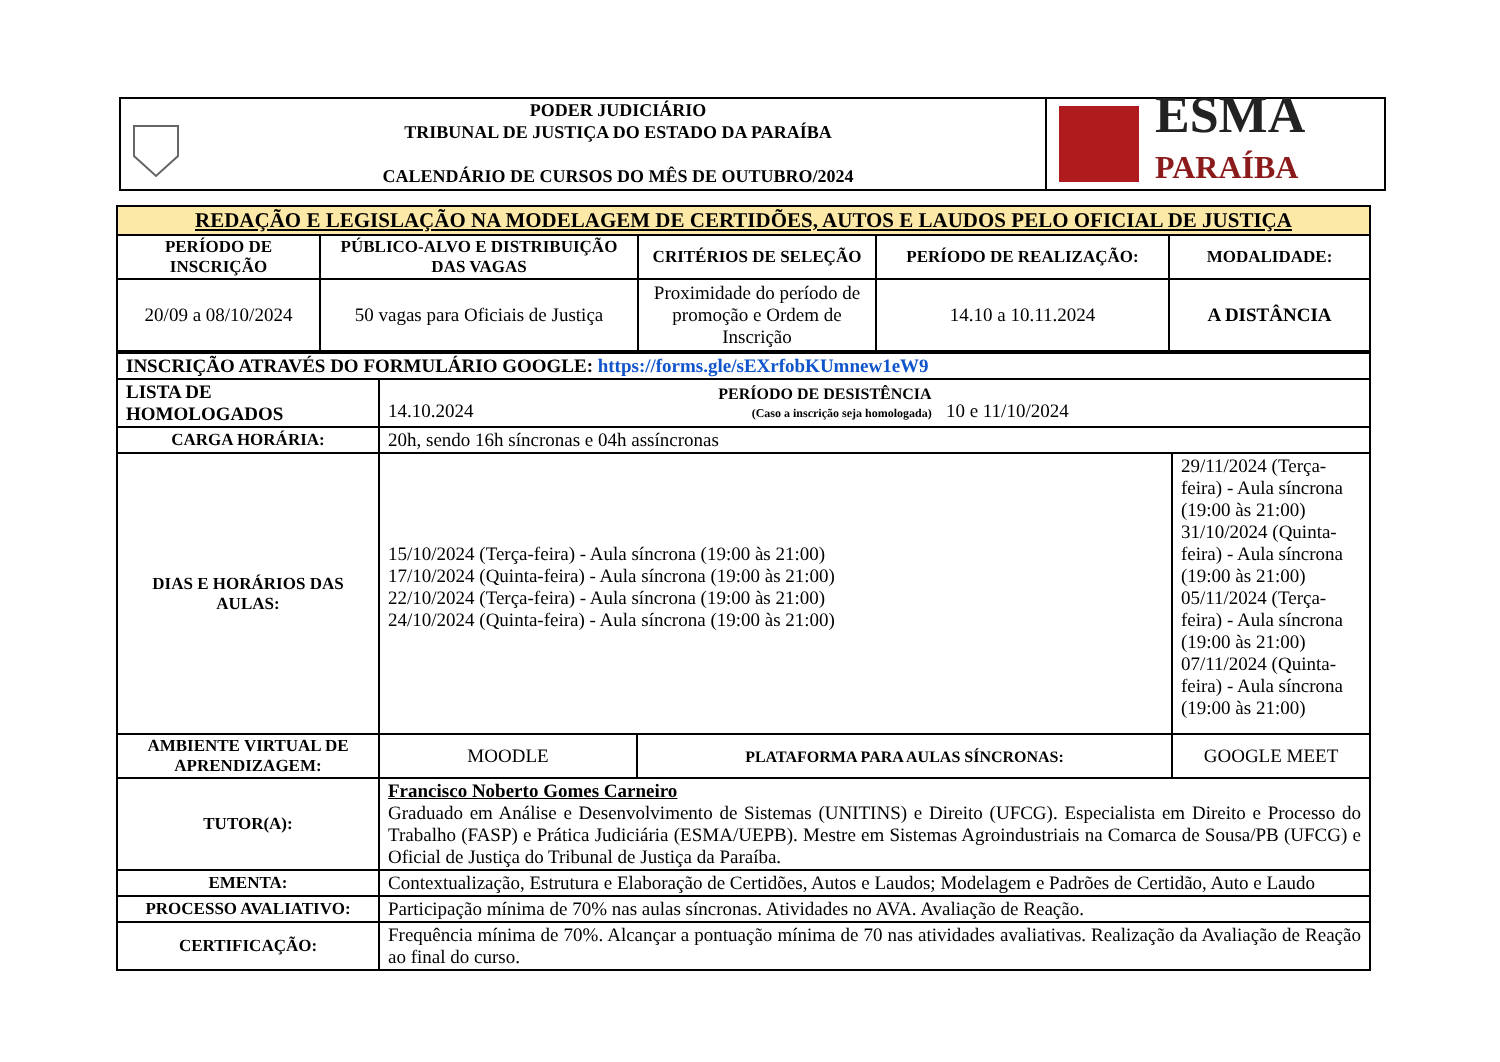PODER JUDICIÁRIO
TRIBUNAL DE JUSTIÇA DO ESTADO DA PARAÍBA
CALENDÁRIO DE CURSOS DO MÊS DE OUTUBRO/2024
ESMA
PARAÍBA
| REDAÇÃO E LEGISLAÇÃO NA MODELAGEM DE CERTIDÕES, AUTOS E LAUDOS PELO OFICIAL DE JUSTIÇA | | | | |
| --- | --- | --- | --- | --- |
| PERÍODO DE INSCRIÇÃO | PÚBLICO-ALVO E DISTRIBUIÇÃO DAS VAGAS | CRITÉRIOS DE SELEÇÃO | PERÍODO DE REALIZAÇÃO: | MODALIDADE: |
| 20/09 a 08/10/2024 | 50 vagas para Oficiais de Justiça | Proximidade do período de promoção e Ordem de Inscrição | 14.10 a 10.11.2024 | A DISTÂNCIA |
| INSCRIÇÃO ATRAVÉS DO FORMULÁRIO GOOGLE: https://forms.gle/sEXrfobKUmnew1eW9 | | | |
| LISTA DE HOMOLOGADOS | 14.10.2024 PERÍODO DE DESISTÊNCIA (Caso a inscrição seja homologada) 10 e 11/10/2024 | | |
| CARGA HORÁRIA: | 20h, sendo 16h síncronas e 04h assíncronas | | |
| DIAS E HORÁRIOS DAS AULAS: | 15/10/2024 (Terça-feira) - Aula síncrona (19:00 às 21:00) 17/10/2024 (Quinta-feira) - Aula síncrona (19:00 às 21:00) 22/10/2024 (Terça-feira) - Aula síncrona (19:00 às 21:00) 24/10/2024 (Quinta-feira) - Aula síncrona (19:00 às 21:00) | | 29/11/2024 (Terça-feira) - Aula síncrona (19:00 às 21:00) 31/10/2024 (Quinta-feira) - Aula síncrona (19:00 às 21:00) 05/11/2024 (Terça-feira) - Aula síncrona (19:00 às 21:00) 07/11/2024 (Quinta-feira) - Aula síncrona (19:00 às 21:00) |
| AMBIENTE VIRTUAL DE APRENDIZAGEM: | MOODLE | PLATAFORMA PARA AULAS SÍNCRONAS: | GOOGLE MEET |
| TUTOR(A): | Francisco Noberto Gomes Carneiro Graduado em Análise e Desenvolvimento de Sistemas (UNITINS) e Direito (UFCG). Especialista em Direito e Processo do Trabalho (FASP) e Prática Judiciária (ESMA/UEPB). Mestre em Sistemas Agroindustriais na Comarca de Sousa/PB (UFCG) e Oficial de Justiça do Tribunal de Justiça da Paraíba. | | |
| EMENTA: | Contextualização, Estrutura e Elaboração de Certidões, Autos e Laudos; Modelagem e Padrões de Certidão, Auto e Laudo | | |
| PROCESSO AVALIATIVO: | Participação mínima de 70% nas aulas síncronas. Atividades no AVA. Avaliação de Reação. | | |
| CERTIFICAÇÃO: | Frequência mínima de 70%. Alcançar a pontuação mínima de 70 nas atividades avaliativas. Realização da Avaliação de Reação ao final do curso. | | |